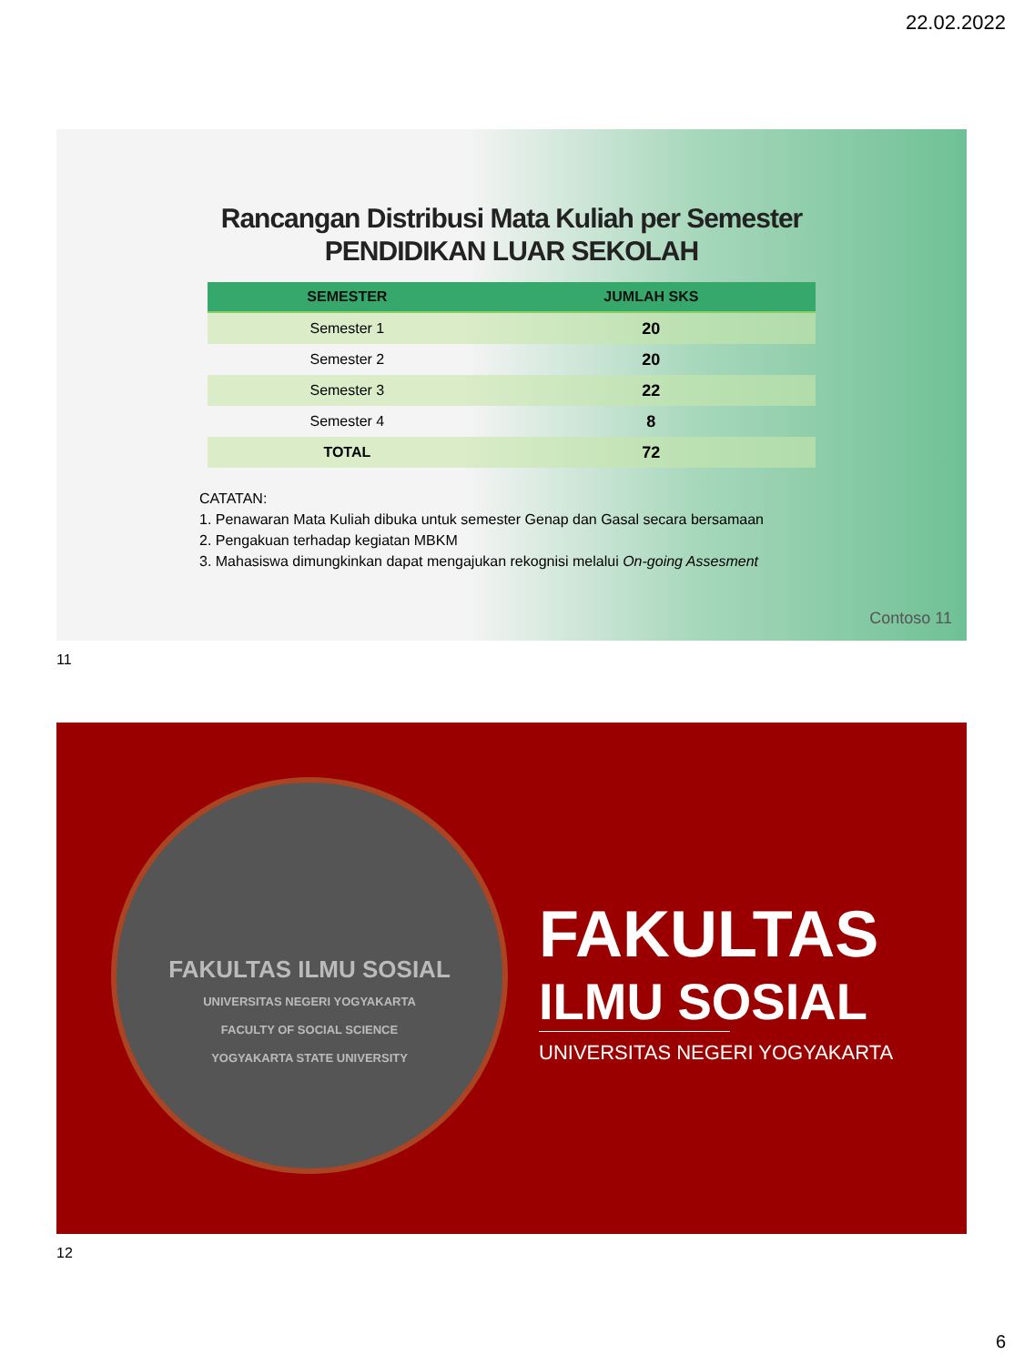22.02.2022
Rancangan Distribusi Mata Kuliah per Semester
PENDIDIKAN LUAR SEKOLAH
| SEMESTER | JUMLAH SKS |
| --- | --- |
| Semester 1 | 20 |
| Semester 2 | 20 |
| Semester 3 | 22 |
| Semester 4 | 8 |
| TOTAL | 72 |
CATATAN:
1. Penawaran Mata Kuliah dibuka untuk semester Genap dan Gasal secara bersamaan
2. Pengakuan terhadap kegiatan MBKM
3. Mahasiswa dimungkinkan dapat mengajukan rekognisi melalui On-going Assesment
Contoso 11
11
FAKULTAS ILMU SOSIAL
UNIVERSITAS NEGERI YOGYAKARTA
FACULTY OF SOCIAL SCIENCE
YOGYAKARTA STATE UNIVERSITY
FAKULTAS
ILMU SOSIAL
UNIVERSITAS NEGERI YOGYAKARTA
12
6